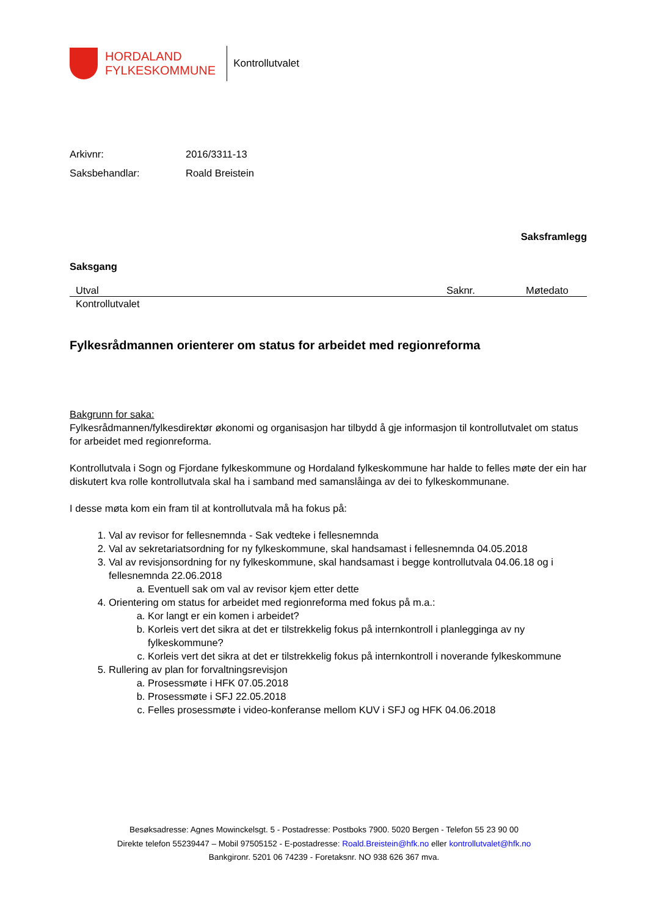HORDALAND
FYLKESKOMMUNE
Kontrollutvalet
Arkivnr: 2016/3311-13
Saksbehandlar: Roald Breistein
Saksframlegg
Saksgang
| Utval | Saknr. | Møtedato |
| --- | --- | --- |
| Kontrollutvalet | | |
Fylkesrådmannen orienterer om status for arbeidet med regionreforma
Bakgrunn for saka:
Fylkesrådmannen/fylkesdirektør økonomi og organisasjon har tilbydd å gje informasjon til kontrollutvalet om status for arbeidet med regionreforma.
Kontrollutvala i Sogn og Fjordane fylkeskommune og Hordaland fylkeskommune har halde to felles møte der ein har diskutert kva rolle kontrollutvala skal ha i samband med samanslåinga av dei to fylkeskommunane.
I desse møta kom ein fram til at kontrollutvala må ha fokus på:
1. Val av revisor for fellesnemnda - Sak vedteke i fellesnemnda
2. Val av sekretariatsordning for ny fylkeskommune, skal handsamast i fellesnemnda 04.05.2018
3. Val av revisjonsordning for ny fylkeskommune, skal handsamast i begge kontrollutvala 04.06.18 og i fellesnemnda 22.06.2018
a. Eventuell sak om val av revisor kjem etter dette
4. Orientering om status for arbeidet med regionreforma med fokus på m.a.:
a. Kor langt er ein komen i arbeidet?
b. Korleis vert det sikra at det er tilstrekkelig fokus på internkontroll i planlegginga av ny fylkeskommune?
c. Korleis vert det sikra at det er tilstrekkelig fokus på internkontroll i noverande fylkeskommune
5. Rullering av plan for forvaltningsrevisjon
a. Prosessmøte i HFK 07.05.2018
b. Prosessmøte i SFJ 22.05.2018
c. Felles prosessmøte i video-konferanse mellom KUV i SFJ og HFK 04.06.2018
Besøksadresse: Agnes Mowinckelsgt. 5 - Postadresse: Postboks 7900. 5020 Bergen - Telefon 55 23 90 00
Direkte telefon 55239447 – Mobil 97505152 - E-postadresse: Roald.Breistein@hfk.no eller kontrollutvalet@hfk.no
Bankgironr. 5201 06 74239 - Foretaksnr. NO 938 626 367 mva.